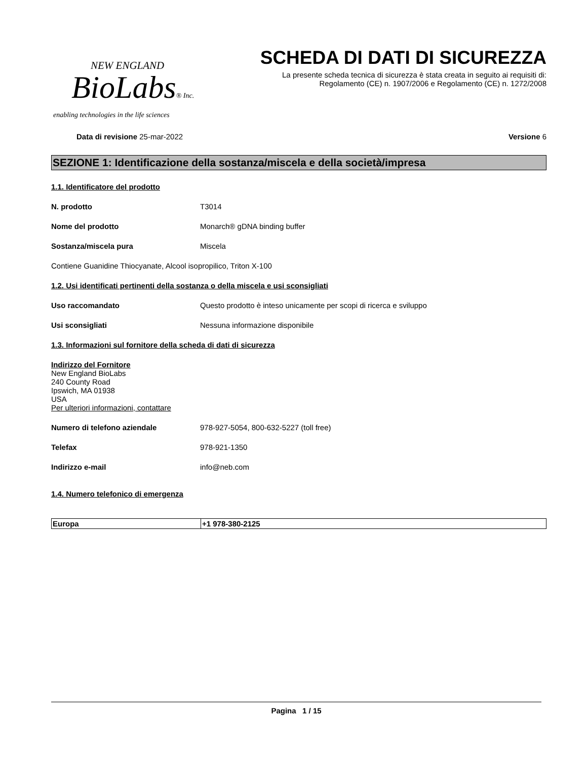NEW ENGLAND
BioLabs® Inc.
enabling technologies in the life sciences
SCHEDA DI DATI DI SICUREZZA
La presente scheda tecnica di sicurezza è stata creata in seguito ai requisiti di:
Regolamento (CE) n. 1907/2006 e Regolamento (CE) n. 1272/2008
Data di revisione 25-mar-2022 Versione 6
SEZIONE 1: Identificazione della sostanza/miscela e della società/impresa
1.1. Identificatore del prodotto
N. prodotto T3014
Nome del prodotto Monarch® gDNA binding buffer
Sostanza/miscela pura Miscela
Contiene Guanidine Thiocyanate, Alcool isopropilico, Triton X-100
1.2. Usi identificati pertinenti della sostanza o della miscela e usi sconsigliati
Uso raccomandato Questo prodotto è inteso unicamente per scopi di ricerca e sviluppo
Usi sconsigliati Nessuna informazione disponibile
1.3. Informazioni sul fornitore della scheda di dati di sicurezza
Indirizzo del Fornitore
New England BioLabs
240 County Road
Ipswich, MA 01938
USA
Per ulteriori informazioni, contattare
Numero di telefono aziendale 978-927-5054, 800-632-5227 (toll free)
Telefax 978-921-1350
Indirizzo e-mail info@neb.com
1.4. Numero telefonico di emergenza
| Europa | +1 978-380-2125 |
Pagina 1 / 15